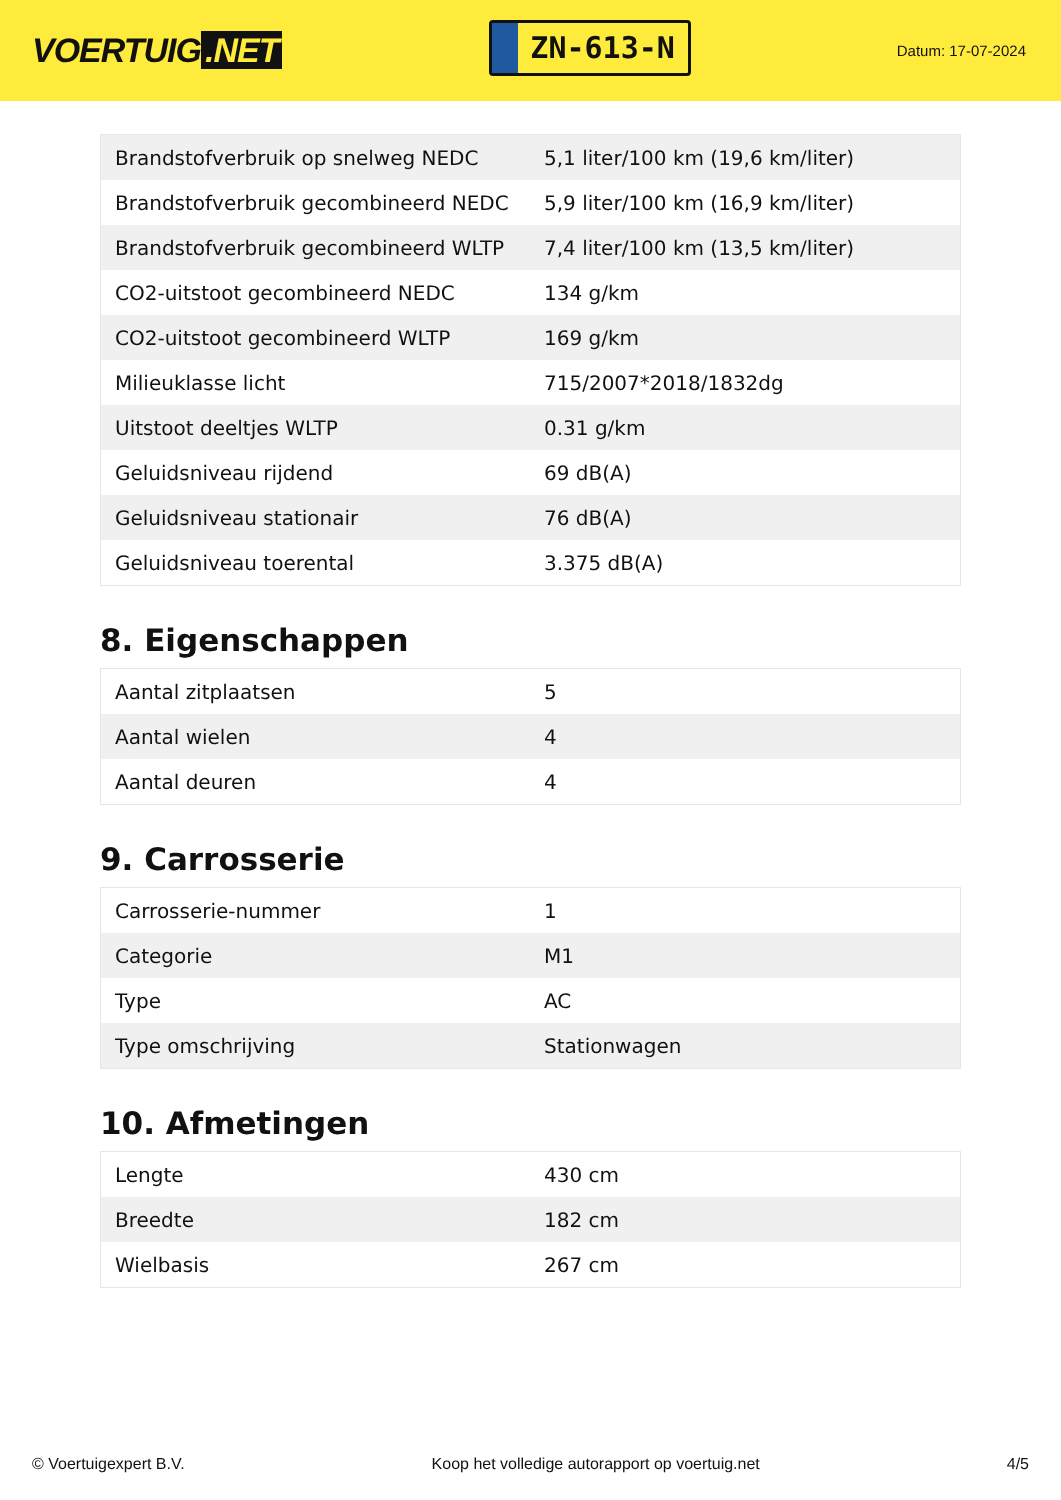VOERTUIG.NET
ZN-613-N
Datum: 17-07-2024
| Brandstofverbruik op snelweg NEDC | 5,1 liter/100 km (19,6 km/liter) |
| Brandstofverbruik gecombineerd NEDC | 5,9 liter/100 km (16,9 km/liter) |
| Brandstofverbruik gecombineerd WLTP | 7,4 liter/100 km (13,5 km/liter) |
| CO2-uitstoot gecombineerd NEDC | 134 g/km |
| CO2-uitstoot gecombineerd WLTP | 169 g/km |
| Milieuklasse licht | 715/2007*2018/1832dg |
| Uitstoot deeltjes WLTP | 0.31 g/km |
| Geluidsniveau rijdend | 69 dB(A) |
| Geluidsniveau stationair | 76 dB(A) |
| Geluidsniveau toerental | 3.375 dB(A) |
8. Eigenschappen
| Aantal zitplaatsen | 5 |
| Aantal wielen | 4 |
| Aantal deuren | 4 |
9. Carrosserie
| Carrosserie-nummer | 1 |
| Categorie | M1 |
| Type | AC |
| Type omschrijving | Stationwagen |
10. Afmetingen
| Lengte | 430 cm |
| Breedte | 182 cm |
| Wielbasis | 267 cm |
© Voertuigexpert B.V. Koop het volledige autorapport op voertuig.net 4/5